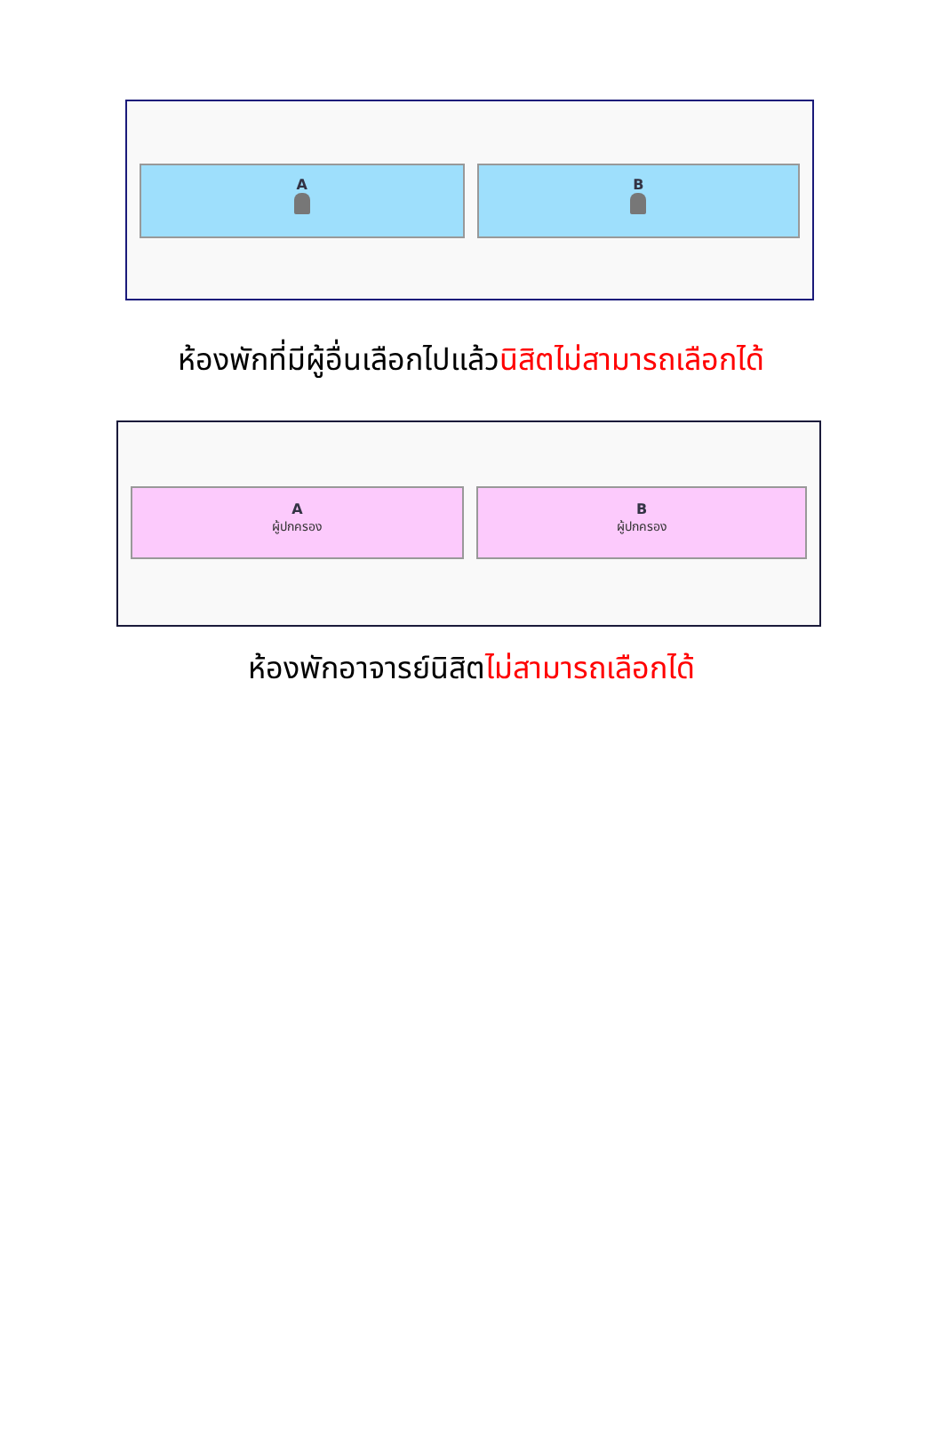A
B
ห้องพักที่มีผู้อื่นเลือกไปแล้วนิสิตไม่สามารถเลือกได้
A
ผู้ปกครอง
B
ผู้ปกครอง
ห้องพักอาจารย์นิสิตไม่สามารถเลือกได้